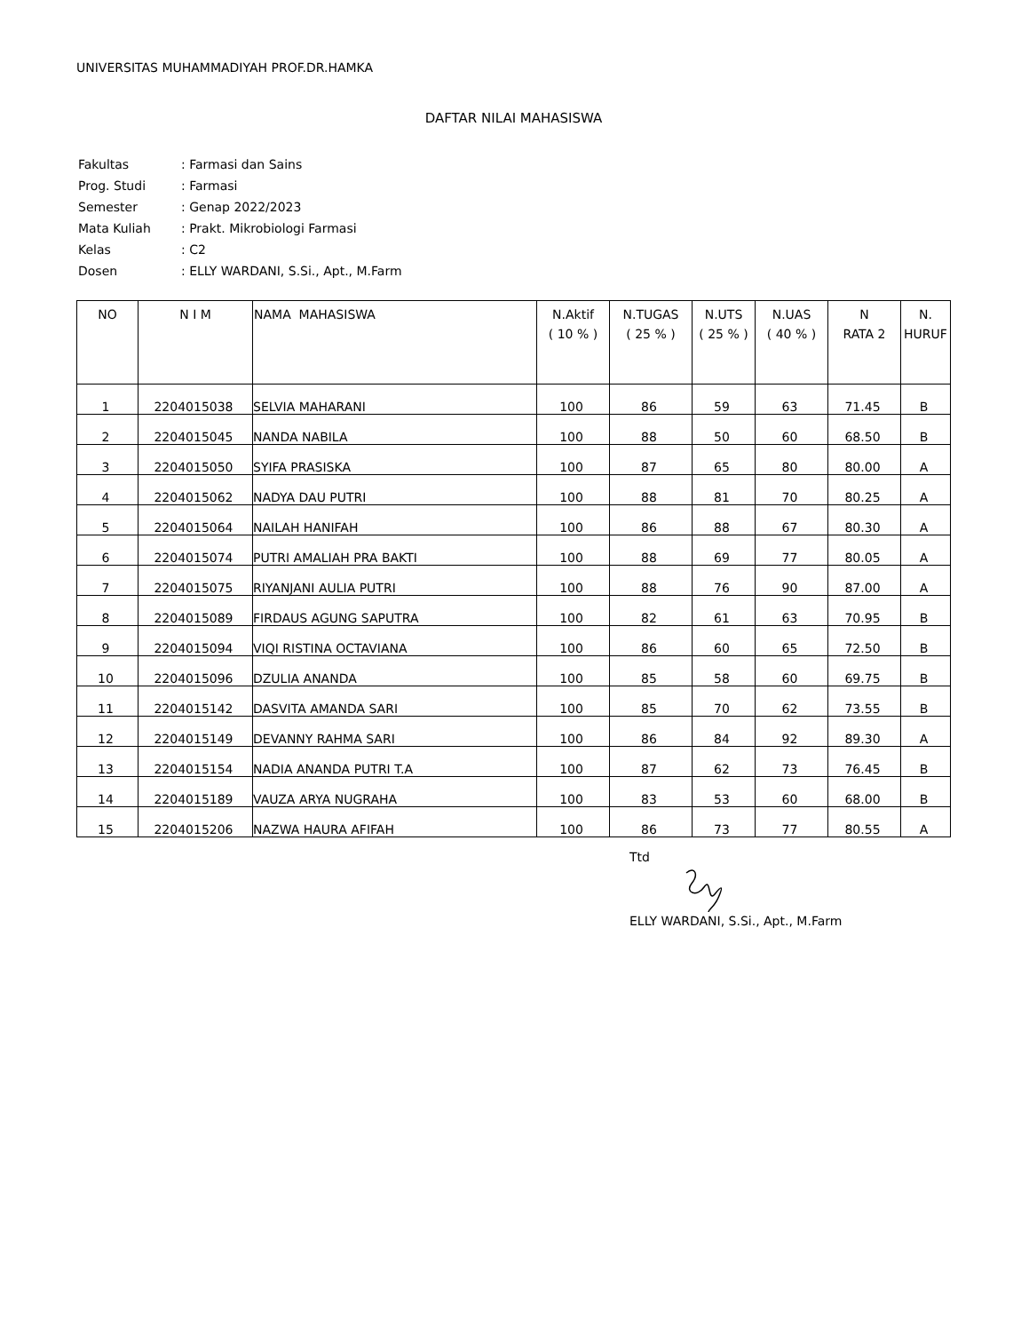UNIVERSITAS MUHAMMADIYAH PROF.DR.HAMKA
DAFTAR NILAI MAHASISWA
| Fakultas | : Farmasi dan Sains |
| Prog. Studi | : Farmasi |
| Semester | : Genap 2022/2023 |
| Mata Kuliah | : Prakt. Mikrobiologi Farmasi |
| Kelas | : C2 |
| Dosen | : ELLY WARDANI, S.Si., Apt., M.Farm |
| NO | N I M | NAMA MAHASISWA | N.Aktif ( 10 % ) | N.TUGAS ( 25 % ) | N.UTS ( 25 % ) | N.UAS ( 40 % ) | N RATA 2 | N. HURUF |
| --- | --- | --- | --- | --- | --- | --- | --- | --- |
| 1 | 2204015038 | SELVIA MAHARANI | 100 | 86 | 59 | 63 | 71.45 | B |
| 2 | 2204015045 | NANDA NABILA | 100 | 88 | 50 | 60 | 68.50 | B |
| 3 | 2204015050 | SYIFA PRASISKA | 100 | 87 | 65 | 80 | 80.00 | A |
| 4 | 2204015062 | NADYA DAU PUTRI | 100 | 88 | 81 | 70 | 80.25 | A |
| 5 | 2204015064 | NAILAH HANIFAH | 100 | 86 | 88 | 67 | 80.30 | A |
| 6 | 2204015074 | PUTRI AMALIAH PRA BAKTI | 100 | 88 | 69 | 77 | 80.05 | A |
| 7 | 2204015075 | RIYANJANI AULIA PUTRI | 100 | 88 | 76 | 90 | 87.00 | A |
| 8 | 2204015089 | FIRDAUS AGUNG SAPUTRA | 100 | 82 | 61 | 63 | 70.95 | B |
| 9 | 2204015094 | VIQI RISTINA OCTAVIANA | 100 | 86 | 60 | 65 | 72.50 | B |
| 10 | 2204015096 | DZULIA ANANDA | 100 | 85 | 58 | 60 | 69.75 | B |
| 11 | 2204015142 | DASVITA AMANDA SARI | 100 | 85 | 70 | 62 | 73.55 | B |
| 12 | 2204015149 | DEVANNY RAHMA SARI | 100 | 86 | 84 | 92 | 89.30 | A |
| 13 | 2204015154 | NADIA ANANDA PUTRI T.A | 100 | 87 | 62 | 73 | 76.45 | B |
| 14 | 2204015189 | VAUZA ARYA NUGRAHA | 100 | 83 | 53 | 60 | 68.00 | B |
| 15 | 2204015206 | NAZWA HAURA AFIFAH | 100 | 86 | 73 | 77 | 80.55 | A |
Ttd
ELLY WARDANI, S.Si., Apt., M.Farm